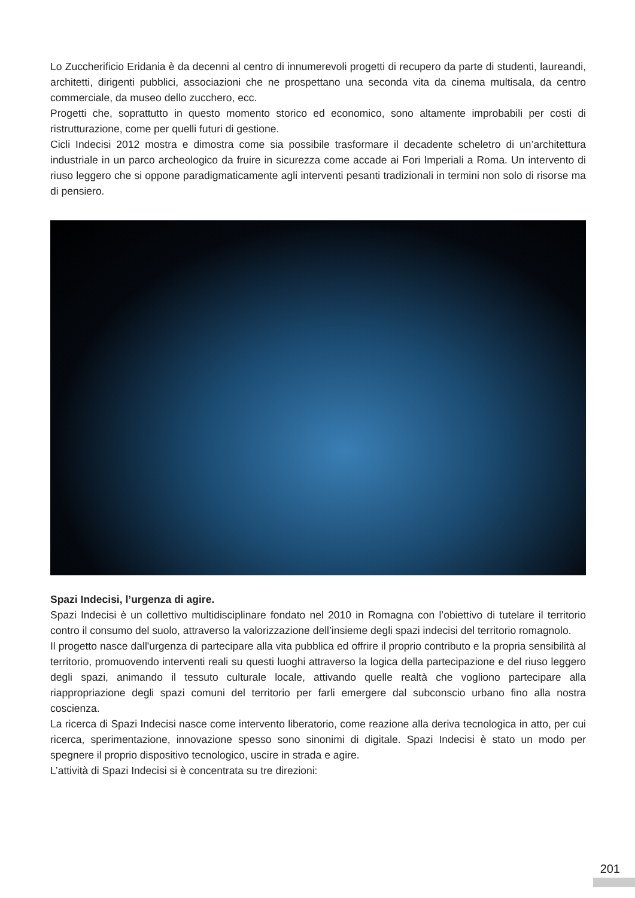Lo Zuccherificio Eridania è da decenni al centro di innumerevoli progetti di recupero da parte di studenti, laureandi, architetti, dirigenti pubblici, associazioni che ne prospettano una seconda vita da cinema multisala, da centro commerciale, da museo dello zucchero, ecc.
Progetti che, soprattutto in questo momento storico ed economico, sono altamente improbabili per costi di ristrutturazione, come per quelli futuri di gestione.
Cicli Indecisi 2012 mostra e dimostra come sia possibile trasformare il decadente scheletro di un’architettura industriale in un parco archeologico da fruire in sicurezza come accade ai Fori Imperiali a Roma. Un intervento di riuso leggero che si oppone paradigmaticamente agli interventi pesanti tradizionali in termini non solo di risorse ma di pensiero.
Spazi Indecisi, l’urgenza di agire.
Spazi Indecisi è un collettivo multidisciplinare fondato nel 2010 in Romagna con l’obiettivo di tutelare il territorio contro il consumo del suolo, attraverso la valorizzazione dell’insieme degli spazi indecisi del territorio romagnolo.
Il progetto nasce dall'urgenza di partecipare alla vita pubblica ed offrire il proprio contributo e la propria sensibilità al territorio, promuovendo interventi reali su questi luoghi attraverso la logica della partecipazione e del riuso leggero degli spazi, animando il tessuto culturale locale, attivando quelle realtà che vogliono partecipare alla riappropriazione degli spazi comuni del territorio per farli emergere dal subconscio urbano fino alla nostra coscienza.
La ricerca di Spazi Indecisi nasce come intervento liberatorio, come reazione alla deriva tecnologica in atto, per cui ricerca, sperimentazione, innovazione spesso sono sinonimi di digitale. Spazi Indecisi è stato un modo per spegnere il proprio dispositivo tecnologico, uscire in strada e agire.
L’attività di Spazi Indecisi si è concentrata su tre direzioni:
201